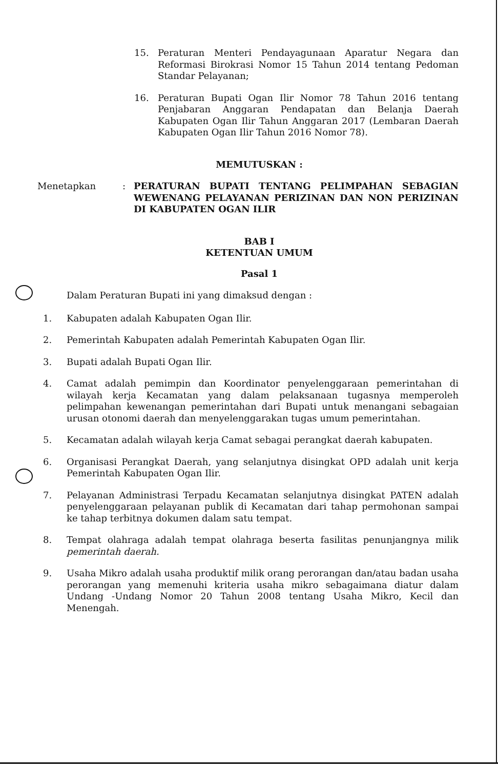15. Peraturan Menteri Pendayagunaan Aparatur Negara dan Reformasi Birokrasi Nomor 15 Tahun 2014 tentang Pedoman Standar Pelayanan;
16. Peraturan Bupati Ogan Ilir Nomor 78 Tahun 2016 tentang Penjabaran Anggaran Pendapatan dan Belanja Daerah Kabupaten Ogan Ilir Tahun Anggaran 2017 (Lembaran Daerah Kabupaten Ogan Ilir Tahun 2016 Nomor 78).
MEMUTUSKAN :
Menetapkan: PERATURAN BUPATI TENTANG PELIMPAHAN SEBAGIAN WEWENANG PELAYANAN PERIZINAN DAN NON PERIZINAN DI KABUPATEN OGAN ILIR
BAB I
KETENTUAN UMUM
Pasal 1
Dalam Peraturan Bupati ini yang dimaksud dengan :
1. Kabupaten adalah Kabupaten Ogan Ilir.
2. Pemerintah Kabupaten adalah Pemerintah Kabupaten Ogan Ilir.
3. Bupati adalah Bupati Ogan Ilir.
4. Camat adalah pemimpin dan Koordinator penyelenggaraan pemerintahan di wilayah kerja Kecamatan yang dalam pelaksanaan tugasnya memperoleh pelimpahan kewenangan pemerintahan dari Bupati untuk menangani sebagaian urusan otonomi daerah dan menyelenggarakan tugas umum pemerintahan.
5. Kecamatan adalah wilayah kerja Camat sebagai perangkat daerah kabupaten.
6. Organisasi Perangkat Daerah, yang selanjutnya disingkat OPD adalah unit kerja Pemerintah Kabupaten Ogan Ilir.
7. Pelayanan Administrasi Terpadu Kecamatan selanjutnya disingkat PATEN adalah penyelenggaraan pelayanan publik di Kecamatan dari tahap permohonan sampai ke tahap terbitnya dokumen dalam satu tempat.
8. Tempat olahraga adalah tempat olahraga beserta fasilitas penunjangnya milik pemerintah daerah.
9. Usaha Mikro adalah usaha produktif milik orang perorangan dan/atau badan usaha perorangan yang memenuhi kriteria usaha mikro sebagaimana diatur dalam Undang -Undang Nomor 20 Tahun 2008 tentang Usaha Mikro, Kecil dan Menengah.